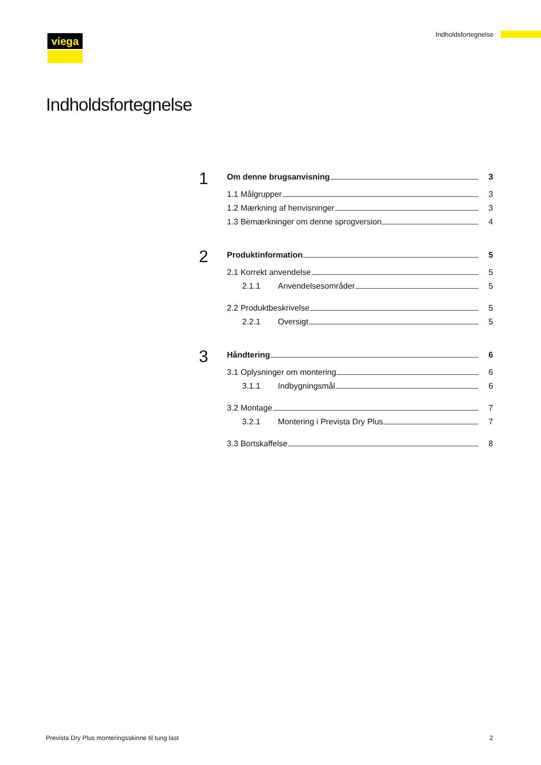viega Indholdsfortegnelse
Indholdsfortegnelse
1
Om denne brugsanvisning 3
1.1 Målgrupper 3
1.2 Mærkning af henvisninger 3
1.3 Bemærkninger om denne sprogversion 4
2
Produktinformation 5
2.1 Korrekt anvendelse 5
2.1.1 Anvendelsesområder 5
2.2 Produktbeskrivelse 5
2.2.1 Oversigt 5
3
Håndtering 6
3.1 Oplysninger om montering 6
3.1.1 Indbygningsmål 6
3.2 Montage 7
3.2.1 Montering i Prevista Dry Plus 7
3.3 Bortskaffelse 8
Prevista Dry Plus monteringsskinne til tung last 2